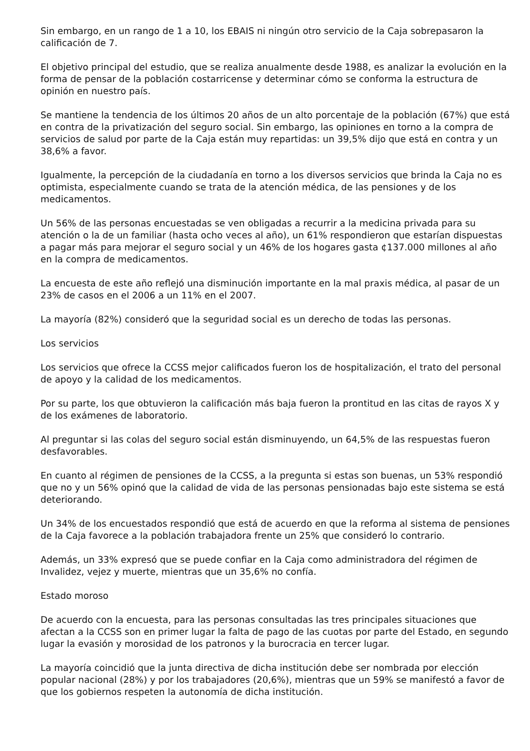Sin embargo, en un rango de 1 a 10, los EBAIS ni ningún otro servicio de la Caja sobrepasaron la calificación de 7.
El objetivo principal del estudio, que se realiza anualmente desde 1988, es analizar la evolución en la forma de pensar de la población costarricense y determinar cómo se conforma la estructura de opinión en nuestro país.
Se mantiene la tendencia de los últimos 20 años de un alto porcentaje de la población (67%) que está en contra de la privatización del seguro social. Sin embargo, las opiniones en torno a la compra de servicios de salud por parte de la Caja están muy repartidas: un 39,5% dijo que está en contra y un 38,6% a favor.
Igualmente, la percepción de la ciudadanía en torno a los diversos servicios que brinda la Caja no es optimista, especialmente cuando se trata de la atención médica, de las pensiones y de los medicamentos.
Un 56% de las personas encuestadas se ven obligadas a recurrir a la medicina privada para su atención o la de un familiar (hasta ocho veces al año), un 61% respondieron que estarían dispuestas a pagar más para mejorar el seguro social y un 46% de los hogares gasta ¢137.000 millones al año en la compra de medicamentos.
La encuesta de este año reflejó una disminución importante en la mal praxis médica, al pasar de un 23% de casos en el 2006 a un 11% en el 2007.
La mayoría (82%) consideró que la seguridad social es un derecho de todas las personas.
Los servicios
Los servicios que ofrece la CCSS mejor calificados fueron los de hospitalización, el trato del personal de apoyo y la calidad de los medicamentos.
Por su parte, los que obtuvieron la calificación más baja fueron la prontitud en las citas de rayos X y de los exámenes de laboratorio.
Al preguntar si las colas del seguro social están disminuyendo, un 64,5% de las respuestas fueron desfavorables.
En cuanto al régimen de pensiones de la CCSS, a la pregunta si estas son buenas, un 53% respondió que no y un 56% opinó que la calidad de vida de las personas pensionadas bajo este sistema se está deteriorando.
Un 34% de los encuestados respondió que está de acuerdo en que la reforma al sistema de pensiones de la Caja favorece a la población trabajadora frente un 25% que consideró lo contrario.
Además, un 33% expresó que se puede confiar en la Caja como administradora del régimen de Invalidez, vejez y muerte, mientras que un 35,6% no confía.
Estado moroso
De acuerdo con la encuesta, para las personas consultadas las tres principales situaciones que afectan a la CCSS son en primer lugar la falta de pago de las cuotas por parte del Estado, en segundo lugar la evasión y morosidad de los patronos y la burocracia en tercer lugar.
La mayoría coincidió que la junta directiva de dicha institución debe ser nombrada por elección popular nacional (28%) y por los trabajadores (20,6%), mientras que un 59% se manifestó a favor de que los gobiernos respeten la autonomía de dicha institución.